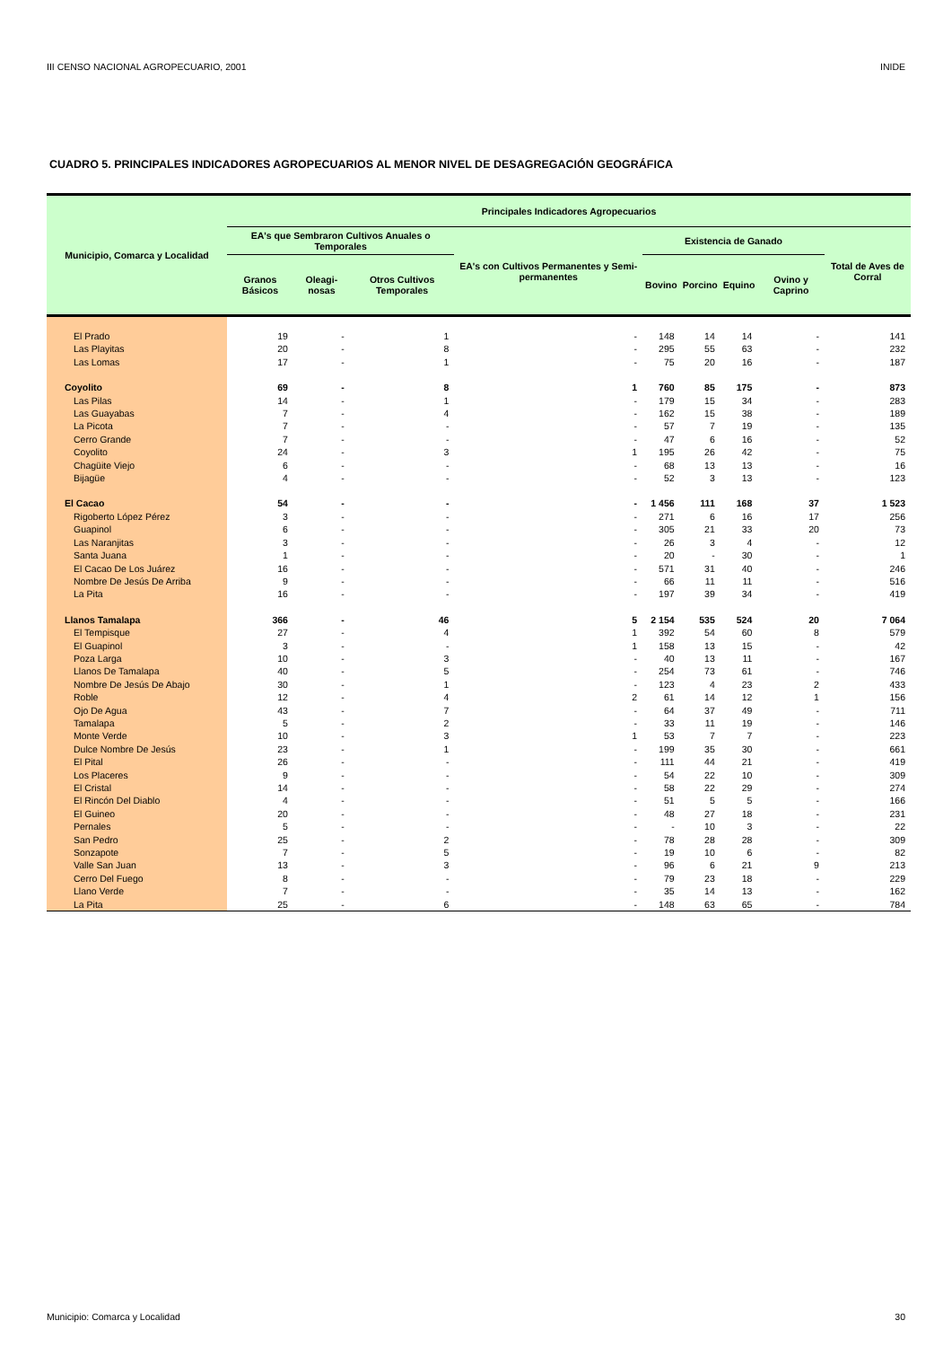III CENSO NACIONAL AGROPECUARIO, 2001 INIDE
CUADRO 5. PRINCIPALES INDICADORES AGROPECUARIOS AL MENOR NIVEL DE DESAGREGACIÓN GEOGRÁFICA
| Municipio, Comarca y Localidad | Principales Indicadores Agropecuarios | | | | | | | | |
| --- | --- | --- | --- | --- | --- | --- | --- | --- | --- |
| | EA's que Sembraron Cultivos Anuales o Temporales | | | EA's con Cultivos Permanentes y Semi-permanentes | Existencia de Ganado | | | | Total de Aves de Corral |
| | Granos Básicos | Oleagi-nosas | Otros Cultivos Temporales | | Bovino | Porcino | Equino | Ovino y Caprino | |
| El Prado | 19 | - | 1 | - | 148 | 14 | 14 | - | 141 |
| Las Playitas | 20 | - | 8 | - | 295 | 55 | 63 | - | 232 |
| Las Lomas | 17 | - | 1 | - | 75 | 20 | 16 | - | 187 |
| Coyolito | 69 | - | 8 | 1 | 760 | 85 | 175 | - | 873 |
| Las Pilas | 14 | - | 1 | - | 179 | 15 | 34 | - | 283 |
| Las Guayabas | 7 | - | 4 | - | 162 | 15 | 38 | - | 189 |
| La Picota | 7 | - | - | - | 57 | 7 | 19 | - | 135 |
| Cerro Grande | 7 | - | - | - | 47 | 6 | 16 | - | 52 |
| Coyolito | 24 | - | 3 | 1 | 195 | 26 | 42 | - | 75 |
| Chagüite Viejo | 6 | - | - | - | 68 | 13 | 13 | - | 16 |
| Bijagüe | 4 | - | - | - | 52 | 3 | 13 | - | 123 |
| El Cacao | 54 | - | - | - | 1 456 | 111 | 168 | 37 | 1 523 |
| Rigoberto López Pérez | 3 | - | - | - | 271 | 6 | 16 | 17 | 256 |
| Guapinol | 6 | - | - | - | 305 | 21 | 33 | 20 | 73 |
| Las Naranjitas | 3 | - | - | - | 26 | 3 | 4 | - | 12 |
| Santa Juana | 1 | - | - | - | 20 | - | 30 | - | 1 |
| El Cacao De Los Juárez | 16 | - | - | - | 571 | 31 | 40 | - | 246 |
| Nombre De Jesús De Arriba | 9 | - | - | - | 66 | 11 | 11 | - | 516 |
| La Pita | 16 | - | - | - | 197 | 39 | 34 | - | 419 |
| Llanos Tamalapa | 366 | - | 46 | 5 | 2 154 | 535 | 524 | 20 | 7 064 |
| El Tempisque | 27 | - | 4 | 1 | 392 | 54 | 60 | 8 | 579 |
| El Guapinol | 3 | - | - | 1 | 158 | 13 | 15 | - | 42 |
| Poza Larga | 10 | - | 3 | - | 40 | 13 | 11 | - | 167 |
| Llanos De Tamalapa | 40 | - | 5 | - | 254 | 73 | 61 | - | 746 |
| Nombre De Jesús De Abajo | 30 | - | 1 | - | 123 | 4 | 23 | 2 | 433 |
| Roble | 12 | - | 4 | 2 | 61 | 14 | 12 | 1 | 156 |
| Ojo De Agua | 43 | - | 7 | - | 64 | 37 | 49 | - | 711 |
| Tamalapa | 5 | - | 2 | - | 33 | 11 | 19 | - | 146 |
| Monte Verde | 10 | - | 3 | 1 | 53 | 7 | 7 | - | 223 |
| Dulce Nombre De Jesús | 23 | - | 1 | - | 199 | 35 | 30 | - | 661 |
| El Pital | 26 | - | - | - | 111 | 44 | 21 | - | 419 |
| Los Placeres | 9 | - | - | - | 54 | 22 | 10 | - | 309 |
| El Cristal | 14 | - | - | - | 58 | 22 | 29 | - | 274 |
| El Rincón Del Diablo | 4 | - | - | - | 51 | 5 | 5 | - | 166 |
| El Guineo | 20 | - | - | - | 48 | 27 | 18 | - | 231 |
| Pernales | 5 | - | - | - | - | 10 | 3 | - | 22 |
| San Pedro | 25 | - | 2 | - | 78 | 28 | 28 | - | 309 |
| Sonzapote | 7 | - | 5 | - | 19 | 10 | 6 | - | 82 |
| Valle San Juan | 13 | - | 3 | - | 96 | 6 | 21 | 9 | 213 |
| Cerro Del Fuego | 8 | - | - | - | 79 | 23 | 18 | - | 229 |
| Llano Verde | 7 | - | - | - | 35 | 14 | 13 | - | 162 |
| La Pita | 25 | - | 6 | - | 148 | 63 | 65 | - | 784 |
Municipio: Comarca y Localidad 30